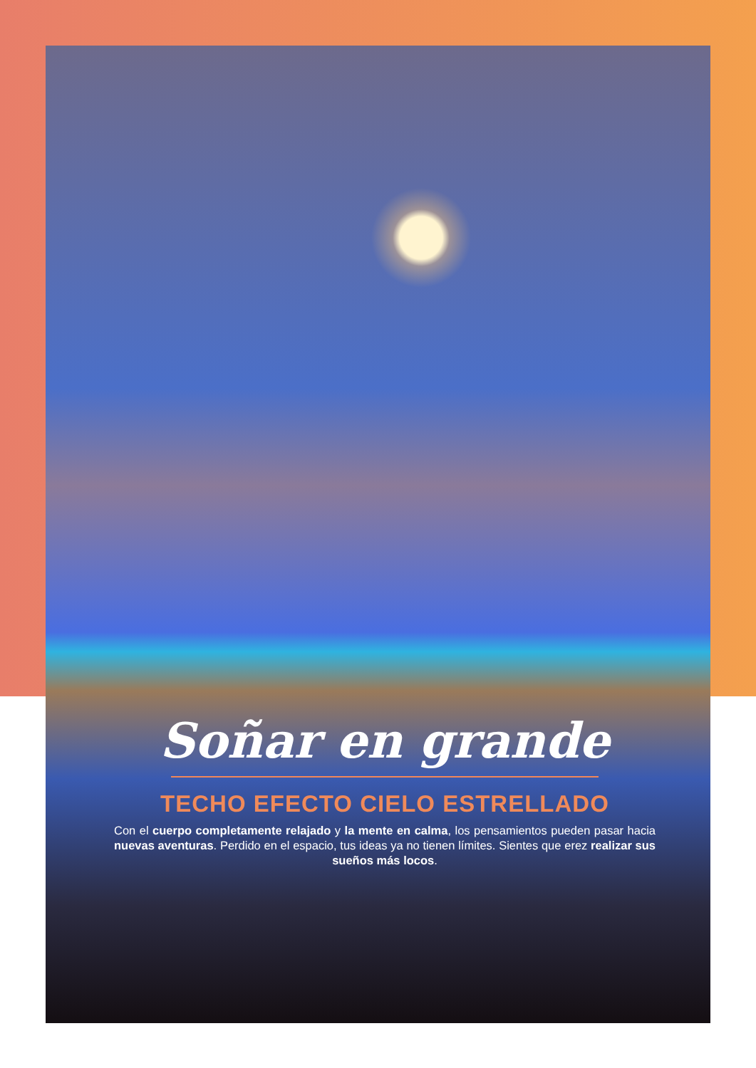Soñar en grande
TECHO EFECTO CIELO ESTRELLADO
Con el cuerpo completamente relajado y la mente en calma, los pensamientos pueden pasar hacia nuevas aventuras. Perdido en el espacio, tus ideas ya no tienen límites. Sientes que erez realizar sus sueños más locos.